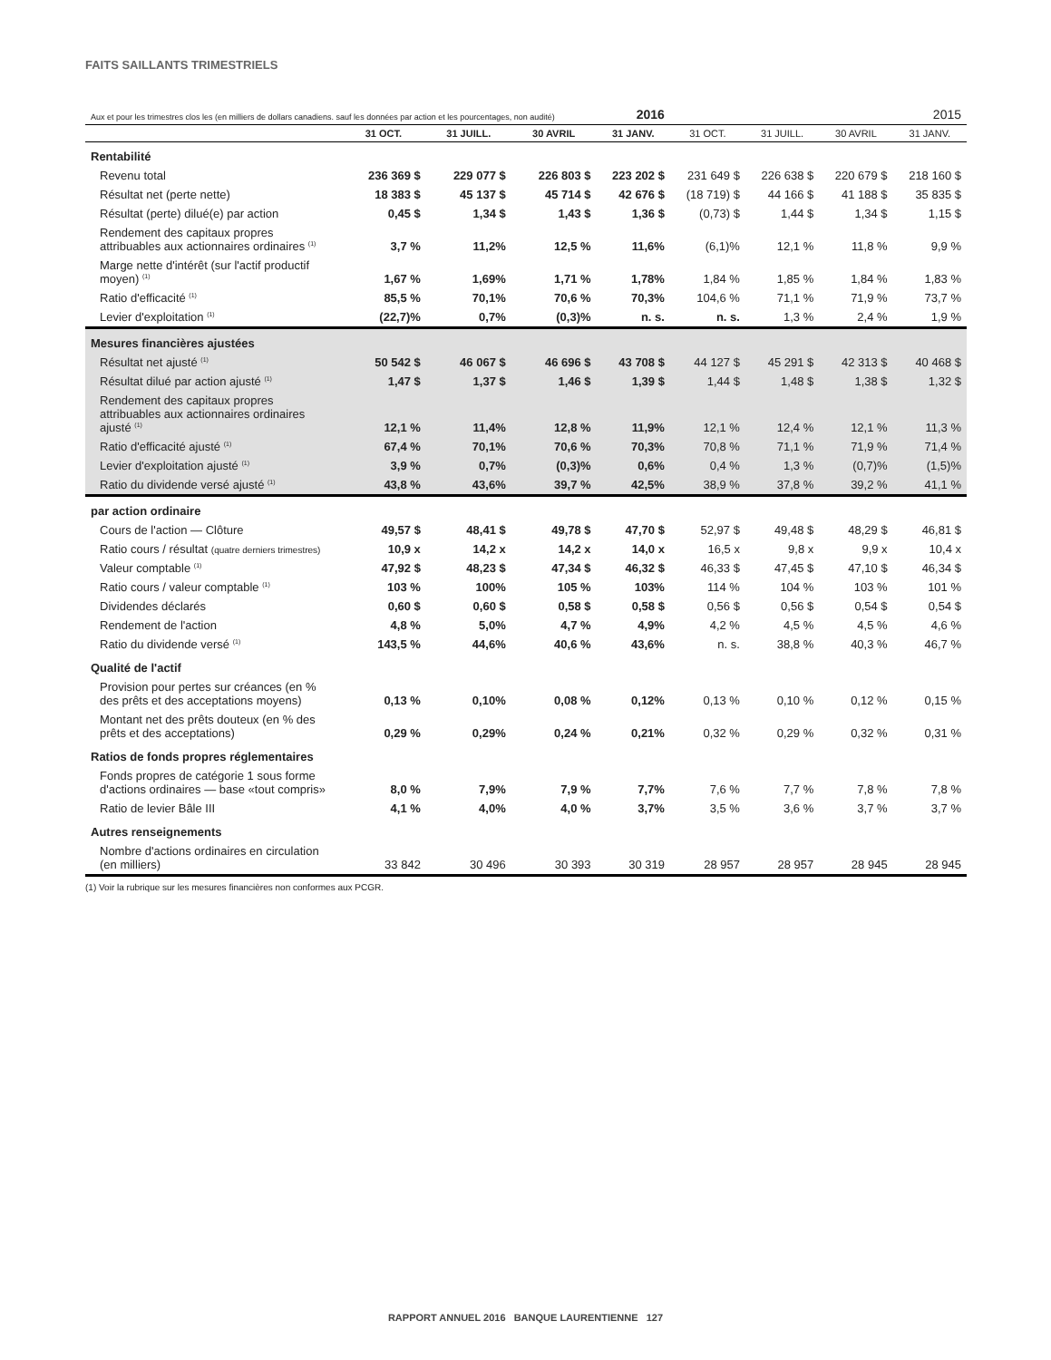FAITS SAILLANTS TRIMESTRIELS
| Aux et pour les trimestres clos les (en milliers de dollars canadiens. sauf les données par action et les pourcentages, non audité) | | | | 2016 | | | | 2015 |
| | 31 OCT. | 31 JUILL. | 30 AVRIL | 31 JANV. | 31 OCT. | 31 JUILL. | 30 AVRIL | 31 JANV. |
| Rentabilité | | | | | | | | |
| Revenu total | 236 369 $ | 229 077 $ | 226 803 $ | 223 202 $ | 231 649 $ | 226 638 $ | 220 679 $ | 218 160 $ |
| Résultat net (perte nette) | 18 383 $ | 45 137 $ | 45 714 $ | 42 676 $ | (18 719) $ | 44 166 $ | 41 188 $ | 35 835 $ |
| Résultat (perte) dilué(e) par action | 0,45 $ | 1,34 $ | 1,43 $ | 1,36 $ | (0,73) $ | 1,44 $ | 1,34 $ | 1,15 $ |
| Rendement des capitaux propres attribuables aux actionnaires ordinaires <sup>(1)</sup> | 3,7 % | 11,2% | 12,5 % | 11,6% | (6,1)% | 12,1 % | 11,8 % | 9,9 % |
| Marge nette d'intérêt (sur l'actif productif moyen) <sup>(1)</sup> | 1,67 % | 1,69% | 1,71 % | 1,78% | 1,84 % | 1,85 % | 1,84 % | 1,83 % |
| Ratio d'efficacité <sup>(1)</sup> | 85,5 % | 70,1% | 70,6 % | 70,3% | 104,6 % | 71,1 % | 71,9 % | 73,7 % |
| Levier d'exploitation <sup>(1)</sup> | (22,7)% | 0,7% | (0,3)% | n. s. | n. s. | 1,3 % | 2,4 % | 1,9 % |
| Mesures financières ajustées | | | | | | | | |
| Résultat net ajusté <sup>(1)</sup> | 50 542 $ | 46 067 $ | 46 696 $ | 43 708 $ | 44 127 $ | 45 291 $ | 42 313 $ | 40 468 $ |
| Résultat dilué par action ajusté <sup>(1)</sup> | 1,47 $ | 1,37 $ | 1,46 $ | 1,39 $ | 1,44 $ | 1,48 $ | 1,38 $ | 1,32 $ |
| Rendement des capitaux propres attribuables aux actionnaires ordinaires ajusté <sup>(1)</sup> | 12,1 % | 11,4% | 12,8 % | 11,9% | 12,1 % | 12,4 % | 12,1 % | 11,3 % |
| Ratio d'efficacité ajusté <sup>(1)</sup> | 67,4 % | 70,1% | 70,6 % | 70,3% | 70,8 % | 71,1 % | 71,9 % | 71,4 % |
| Levier d'exploitation ajusté <sup>(1)</sup> | 3,9 % | 0,7% | (0,3)% | 0,6% | 0,4 % | 1,3 % | (0,7)% | (1,5)% |
| Ratio du dividende versé ajusté <sup>(1)</sup> | 43,8 % | 43,6% | 39,7 % | 42,5% | 38,9 % | 37,8 % | 39,2 % | 41,1 % |
| par action ordinaire | | | | | | | | |
| Cours de l'action — Clôture | 49,57 $ | 48,41 $ | 49,78 $ | 47,70 $ | 52,97 $ | 49,48 $ | 48,29 $ | 46,81 $ |
| Ratio cours / résultat (quatre derniers trimestres) | 10,9 x | 14,2 x | 14,2 x | 14,0 x | 16,5 x | 9,8 x | 9,9 x | 10,4 x |
| Valeur comptable <sup>(1)</sup> | 47,92 $ | 48,23 $ | 47,34 $ | 46,32 $ | 46,33 $ | 47,45 $ | 47,10 $ | 46,34 $ |
| Ratio cours / valeur comptable <sup>(1)</sup> | 103 % | 100% | 105 % | 103% | 114 % | 104 % | 103 % | 101 % |
| Dividendes déclarés | 0,60 $ | 0,60 $ | 0,58 $ | 0,58 $ | 0,56 $ | 0,56 $ | 0,54 $ | 0,54 $ |
| Rendement de l'action | 4,8 % | 5,0% | 4,7 % | 4,9% | 4,2 % | 4,5 % | 4,5 % | 4,6 % |
| Ratio du dividende versé <sup>(1)</sup> | 143,5 % | 44,6% | 40,6 % | 43,6% | n. s. | 38,8 % | 40,3 % | 46,7 % |
| Qualité de l'actif | | | | | | | | |
| Provision pour pertes sur créances (en % des prêts et des acceptations moyens) | 0,13 % | 0,10% | 0,08 % | 0,12% | 0,13 % | 0,10 % | 0,12 % | 0,15 % |
| Montant net des prêts douteux (en % des prêts et des acceptations) | 0,29 % | 0,29% | 0,24 % | 0,21% | 0,32 % | 0,29 % | 0,32 % | 0,31 % |
| Ratios de fonds propres réglementaires | | | | | | | | |
| Fonds propres de catégorie 1 sous forme d'actions ordinaires — base «tout compris» | 8,0 % | 7,9% | 7,9 % | 7,7% | 7,6 % | 7,7 % | 7,8 % | 7,8 % |
| Ratio de levier Bâle III | 4,1 % | 4,0% | 4,0 % | 3,7% | 3,5 % | 3,6 % | 3,7 % | 3,7 % |
| Autres renseignements | | | | | | | | |
| Nombre d'actions ordinaires en circulation (en milliers) | 33 842 | 30 496 | 30 393 | 30 319 | 28 957 | 28 957 | 28 945 | 28 945 |
(1) Voir la rubrique sur les mesures financières non conformes aux PCGR.
RAPPORT ANNUEL 2016 BANQUE LAURENTIENNE 127